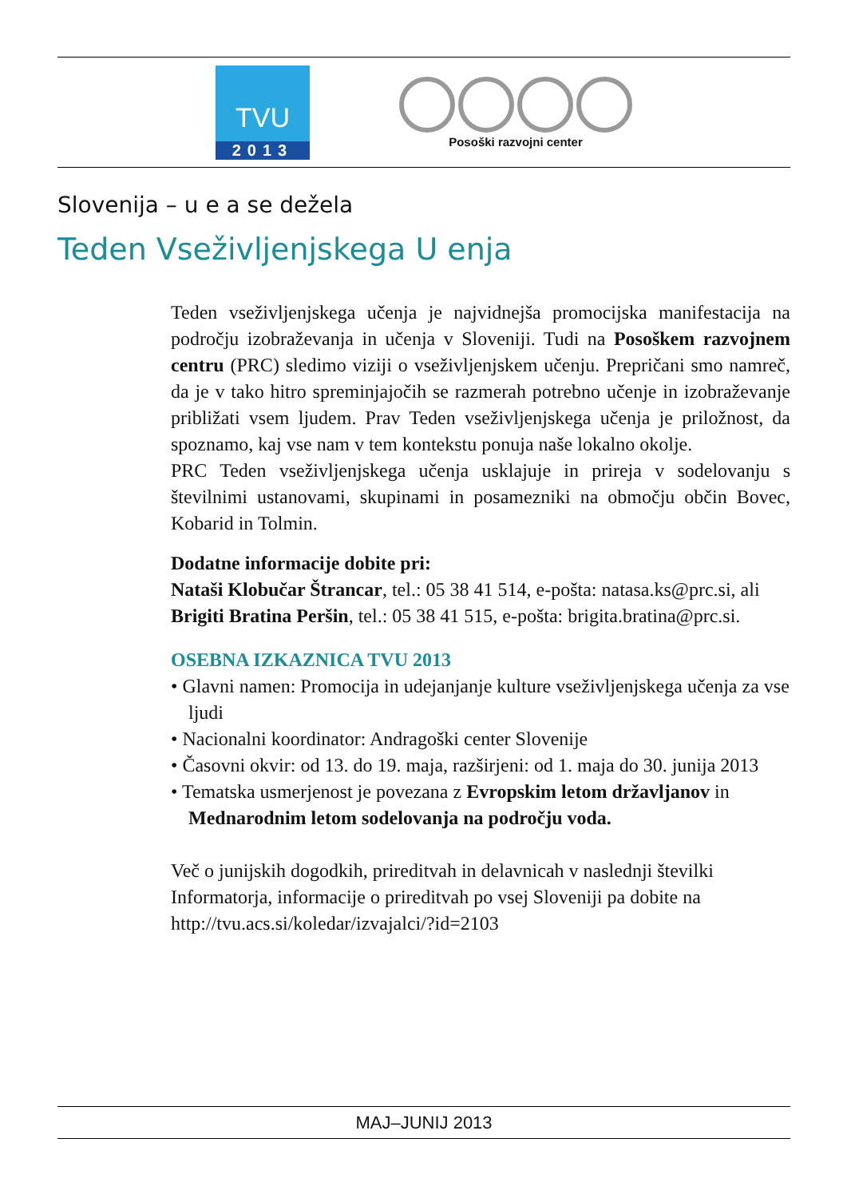TVU
2013
Posoški razvojni center
Slovenija – u e a se dežela
Teden Vseživljenjskega U enja
Teden vseživljenjskega učenja je najvidnejša promocijska manifestacija na področju izobraževanja in učenja v Sloveniji. Tudi na Posoškem razvojnem centru (PRC) sledimo viziji o vseživljenjskem učenju. Prepričani smo namreč, da je v tako hitro spreminjajočih se razmerah potrebno učenje in izobraževanje približati vsem ljudem. Prav Teden vseživljenjskega učenja je priložnost, da spoznamo, kaj vse nam v tem kontekstu ponuja naše lokalno okolje.
PRC Teden vseživljenjskega učenja usklajuje in prireja v sodelovanju s številnimi ustanovami, skupinami in posamezniki na območju občin Bovec, Kobarid in Tolmin.
Dodatne informacije dobite pri:
Nataši Klobučar Štrancar, tel.: 05 38 41 514, e-pošta: natasa.ks@prc.si, ali
Brigiti Bratina Peršin, tel.: 05 38 41 515, e-pošta: brigita.bratina@prc.si.
OSEBNA IZKAZNICA TVU 2013
• Glavni namen: Promocija in udejanjanje kulture vseživljenjskega učenja za vse ljudi
• Nacionalni koordinator: Andragoški center Slovenije
• Časovni okvir: od 13. do 19. maja, razširjeni: od 1. maja do 30. junija 2013
• Tematska usmerjenost je povezana z Evropskim letom državljanov in Mednarodnim letom sodelovanja na področju voda.
Več o junijskih dogodkih, prireditvah in delavnicah v naslednji številki Informatorja, informacije o prireditvah po vsej Sloveniji pa dobite na http://tvu.acs.si/koledar/izvajalci/?id=2103
MAJ–JUNIJ 2013